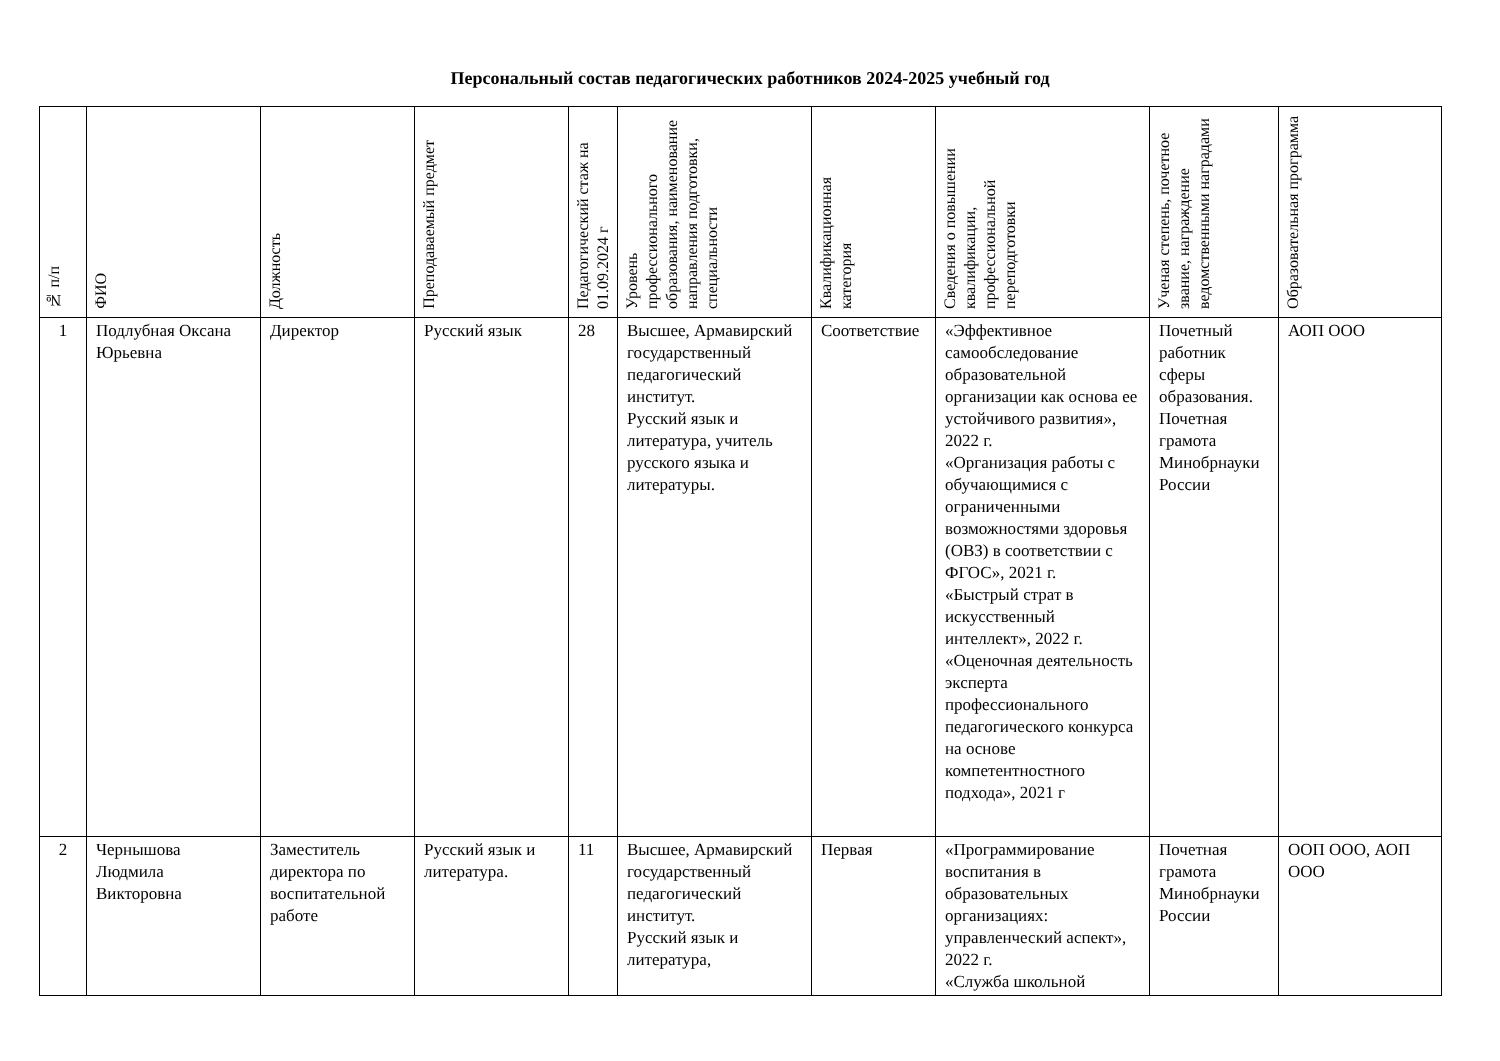Персональный состав педагогических работников 2024-2025 учебный год
| № п/п | ФИО | Должность | Преподаваемый предмет | Педагогический стаж на 01.09.2024 г | Уровень профессионального образования, наименование направления подготовки, специальности | Квалификационная категория | Сведения о повышении квалификации, профессиональной переподготовки | Ученая степень, почетное звание, награждение ведомственными наградами | Образовательная программа |
| --- | --- | --- | --- | --- | --- | --- | --- | --- | --- |
| 1 | Подлубная Оксана Юрьевна | Директор | Русский язык | 28 | Высшее, Армавирский государственный педагогический институт. Русский язык и литература, учитель русского языка и литературы. | Соответствие | «Эффективное самообследование образовательной организации как основа ее устойчивого развития», 2022 г. «Организация работы с обучающимися с ограниченными возможностями здоровья (ОВЗ) в соответствии с ФГОС», 2021 г. «Быстрый страт в искусственный интеллект», 2022 г. «Оценочная деятельность эксперта профессионального педагогического конкурса на основе компетентностного подхода», 2021 г | Почетный работник сферы образования. Почетная грамота Минобрнауки России | АОП ООО |
| 2 | Чернышова Людмила Викторовна | Заместитель директора по воспитательной работе | Русский язык и литература. | 11 | Высшее, Армавирский государственный педагогический институт. Русский язык и литература, | Первая | «Программирование воспитания в образовательных организациях: управленческий аспект», 2022 г. «Служба школьной | Почетная грамота Минобрнауки России | ООП ООО, АОП ООО |